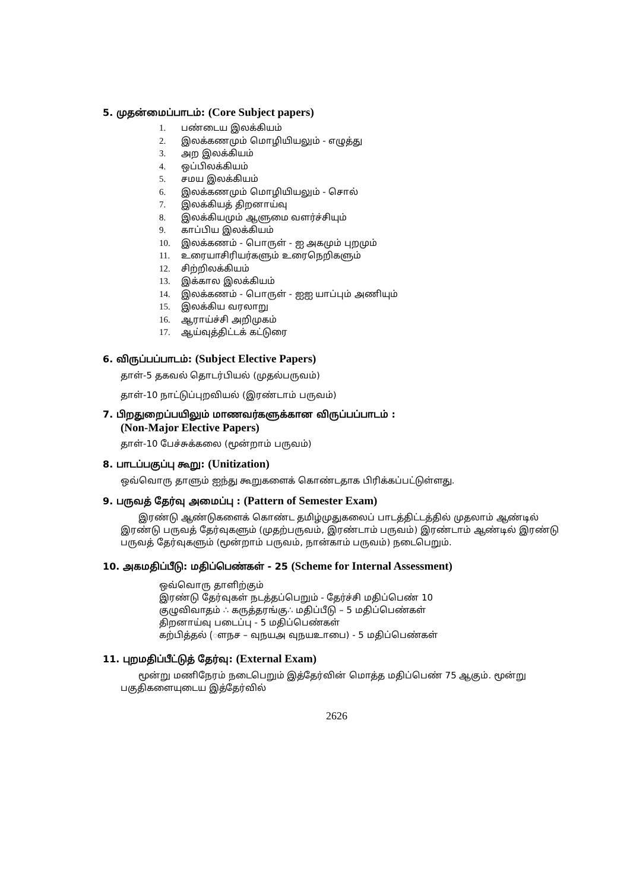5. முதன்மைப்பாடம்: (Core Subject papers)
1. பண்டைய இலக்கியம்
2. இலக்கணமும் மொழியியலும் - எழுத்து
3. அற இலக்கியம்
4. ஒப்பிலக்கியம்
5. சமய இலக்கியம்
6. இலக்கணமும் மொழியியலும் - சொல்
7. இலக்கியத் திறனாய்வு
8. இலக்கியமும் ஆளுமை வளர்ச்சியும்
9. காப்பிய இலக்கியம்
10. இலக்கணம் - பொருள் - ஐ அகமும் புறமும்
11. உரையாசிரியர்களும் உரைநெறிகளும்
12. சிற்றிலக்கியம்
13. இக்கால இலக்கியம்
14. இலக்கணம் - பொருள் - ஐஐ யாப்பும் அணியும்
15. இலக்கிய வரலாறு
16. ஆராய்ச்சி அறிமுகம்
17. ஆய்வுத்திட்டக் கட்டுரை
6. விருப்பப்பாடம்: (Subject Elective Papers)
தாள்-5 தகவல் தொடர்பியல் (முதல்பருவம்)
தாள்-10 நாட்டுப்புறவியல் (இரண்டாம் பருவம்)
7. பிறதுறைப்பயிலும் மாணவர்களுக்கான விருப்பப்பாடம் :
(Non-Major Elective Papers)
தாள்-10 பேச்சுக்கலை (மூன்றாம் பருவம்)
8. பாடப்பகுப்பு கூறு: (Unitization)
ஒவ்வொரு தாளும் ஐந்து கூறுகளைக் கொண்டதாக பிரிக்கப்பட்டுள்ளது.
9. பருவத் தேர்வு அமைப்பு : (Pattern of Semester Exam)
இரண்டு ஆண்டுகளைக் கொண்ட தமிழ்முதுகலைப் பாடத்திட்டத்தில் முதலாம் ஆண்டில் இரண்டு பருவத் தேர்வுகளும் (முதற்பருவம், இரண்டாம் பருவம்) இரண்டாம் ஆண்டில் இரண்டு பருவத் தேர்வுகளும் (மூன்றாம் பருவம், நான்காம் பருவம்) நடைபெறும்.
10. அகமதிப்பீடு: மதிப்பெண்கள் - 25 (Scheme for Internal Assessment)
ஒவ்வொரு தாளிற்கும்
இரண்டு தேர்வுகள் நடத்தப்பெறும் - தேர்ச்சி மதிப்பெண் 10
குழுவிவாதம் ∴ கருத்தரங்கு∴ மதிப்பீடு – 5 மதிப்பெண்கள்
திறனாய்வு படைப்பு - 5 மதிப்பெண்கள்
கற்பித்தல் (ௗநச – வுநயஅ வுநயஉாபை) - 5 மதிப்பெண்கள்
11. புறமதிப்பீட்டுத் தேர்வு: (External Exam)
மூன்று மணிநேரம் நடைபெறும் இத்தேர்வின் மொத்த மதிப்பெண் 75 ஆகும். மூன்று பகுதிகளையுடைய இத்தேர்வில்
2626